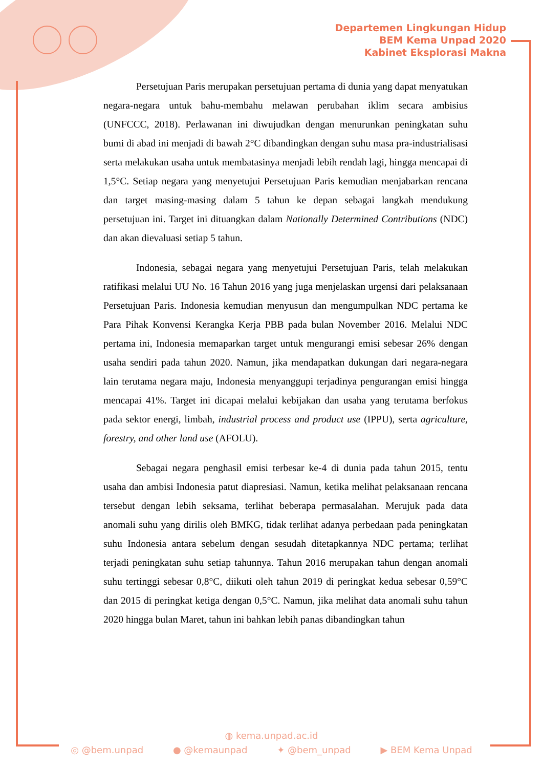Departemen Lingkungan Hidup
BEM Kema Unpad 2020
Kabinet Eksplorasi Makna
Persetujuan Paris merupakan persetujuan pertama di dunia yang dapat menyatukan negara-negara untuk bahu-membahu melawan perubahan iklim secara ambisius (UNFCCC, 2018). Perlawanan ini diwujudkan dengan menurunkan peningkatan suhu bumi di abad ini menjadi di bawah 2°C dibandingkan dengan suhu masa pra-industrialisasi serta melakukan usaha untuk membatasinya menjadi lebih rendah lagi, hingga mencapai di 1,5°C. Setiap negara yang menyetujui Persetujuan Paris kemudian menjabarkan rencana dan target masing-masing dalam 5 tahun ke depan sebagai langkah mendukung persetujuan ini. Target ini dituangkan dalam Nationally Determined Contributions (NDC) dan akan dievaluasi setiap 5 tahun.
Indonesia, sebagai negara yang menyetujui Persetujuan Paris, telah melakukan ratifikasi melalui UU No. 16 Tahun 2016 yang juga menjelaskan urgensi dari pelaksanaan Persetujuan Paris. Indonesia kemudian menyusun dan mengumpulkan NDC pertama ke Para Pihak Konvensi Kerangka Kerja PBB pada bulan November 2016. Melalui NDC pertama ini, Indonesia memaparkan target untuk mengurangi emisi sebesar 26% dengan usaha sendiri pada tahun 2020. Namun, jika mendapatkan dukungan dari negara-negara lain terutama negara maju, Indonesia menyanggupi terjadinya pengurangan emisi hingga mencapai 41%. Target ini dicapai melalui kebijakan dan usaha yang terutama berfokus pada sektor energi, limbah, industrial process and product use (IPPU), serta agriculture, forestry, and other land use (AFOLU).
Sebagai negara penghasil emisi terbesar ke-4 di dunia pada tahun 2015, tentu usaha dan ambisi Indonesia patut diapresiasi. Namun, ketika melihat pelaksanaan rencana tersebut dengan lebih seksama, terlihat beberapa permasalahan. Merujuk pada data anomali suhu yang dirilis oleh BMKG, tidak terlihat adanya perbedaan pada peningkatan suhu Indonesia antara sebelum dengan sesudah ditetapkannya NDC pertama; terlihat terjadi peningkatan suhu setiap tahunnya. Tahun 2016 merupakan tahun dengan anomali suhu tertinggi sebesar 0,8°C, diikuti oleh tahun 2019 di peringkat kedua sebesar 0,59°C dan 2015 di peringkat ketiga dengan 0,5°C. Namun, jika melihat data anomali suhu tahun 2020 hingga bulan Maret, tahun ini bahkan lebih panas dibandingkan tahun
◍ kema.unpad.ac.id
◎ @bem.unpad ● @kemaunpad ✦ @bem_unpad ▶ BEM Kema Unpad